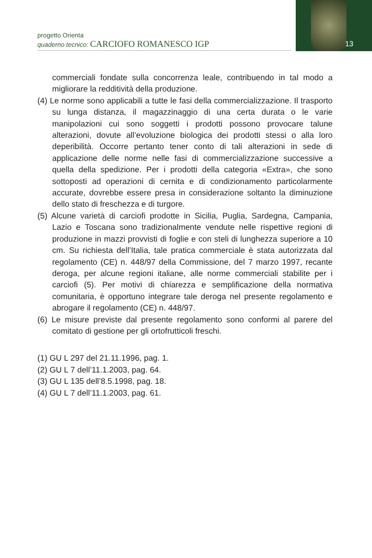progetto Orienta
quaderno tecnico: CARCIOFO ROMANESCO IGP
13
commerciali fondate sulla concorrenza leale, contribuendo in tal modo a migliorare la redditività della produzione.
(4) Le norme sono applicabili a tutte le fasi della commercializzazione. Il trasporto su lunga distanza, il magazzinaggio di una certa durata o le varie manipolazioni cui sono soggetti i prodotti possono provocare talune alterazioni, dovute all’evoluzione biologica dei prodotti stessi o alla loro deperibilità. Occorre pertanto tener conto di tali alterazioni in sede di applicazione delle norme nelle fasi di commercializzazione successive a quella della spedizione. Per i prodotti della categoria «Extra», che sono sottoposti ad operazioni di cernita e di condizionamento particolarmente accurate, dovrebbe essere presa in considerazione soltanto la diminuzione dello stato di freschezza e di turgore.
(5) Alcune varietà di carciofi prodotte in Sicilia, Puglia, Sardegna, Campania, Lazio e Toscana sono tradizionalmente vendute nelle rispettive regioni di produzione in mazzi provvisti di foglie e con steli di lunghezza superiore a 10 cm. Su richiesta dell’Italia, tale pratica commerciale è stata autorizzata dal regolamento (CE) n. 448/97 della Commissione, del 7 marzo 1997, recante deroga, per alcune regioni italiane, alle norme commerciali stabilite per i carciofi (5). Per motivi di chiarezza e semplificazione della normativa comunitaria, è opportuno integrare tale deroga nel presente regolamento e abrogare il regolamento (CE) n. 448/97.
(6) Le misure previste dal presente regolamento sono conformi al parere del comitato di gestione per gli ortofrutticoli freschi.
(1) GU L 297 del 21.11.1996, pag. 1.
(2) GU L 7 dell’11.1.2003, pag. 64.
(3) GU L 135 dell’8.5.1998, pag. 18.
(4) GU L 7 dell’11.1.2003, pag. 61.